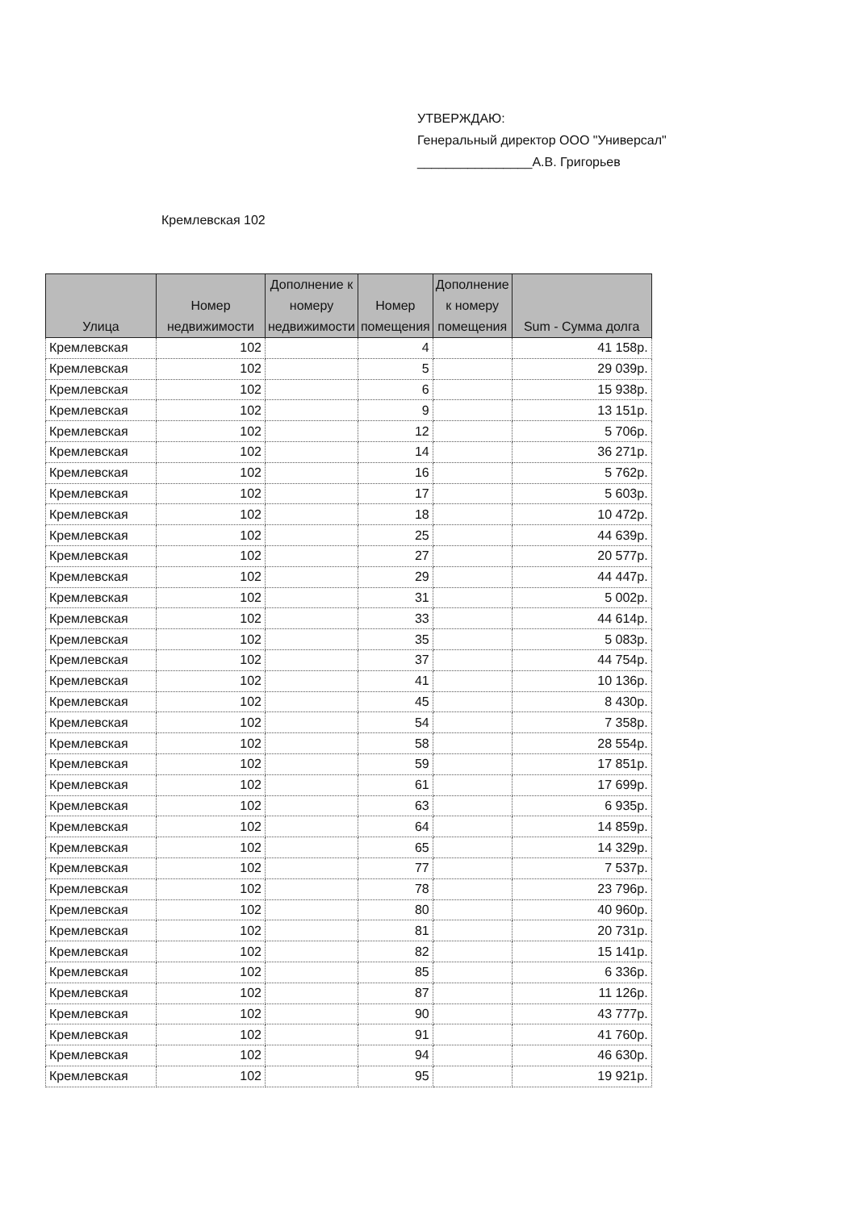УТВЕРЖДАЮ:
Генеральный директор ООО "Универсал"
________________А.В. Григорьев
Кремлевская 102
| Улица | Номер недвижимости | Дополнение к номеру недвижимости | Номер помещения | Дополнение к номеру помещения | Sum - Сумма долга |
| --- | --- | --- | --- | --- | --- |
| Кремлевская | 102 | | 4 | | 41 158р. |
| Кремлевская | 102 | | 5 | | 29 039р. |
| Кремлевская | 102 | | 6 | | 15 938р. |
| Кремлевская | 102 | | 9 | | 13 151р. |
| Кремлевская | 102 | | 12 | | 5 706р. |
| Кремлевская | 102 | | 14 | | 36 271р. |
| Кремлевская | 102 | | 16 | | 5 762р. |
| Кремлевская | 102 | | 17 | | 5 603р. |
| Кремлевская | 102 | | 18 | | 10 472р. |
| Кремлевская | 102 | | 25 | | 44 639р. |
| Кремлевская | 102 | | 27 | | 20 577р. |
| Кремлевская | 102 | | 29 | | 44 447р. |
| Кремлевская | 102 | | 31 | | 5 002р. |
| Кремлевская | 102 | | 33 | | 44 614р. |
| Кремлевская | 102 | | 35 | | 5 083р. |
| Кремлевская | 102 | | 37 | | 44 754р. |
| Кремлевская | 102 | | 41 | | 10 136р. |
| Кремлевская | 102 | | 45 | | 8 430р. |
| Кремлевская | 102 | | 54 | | 7 358р. |
| Кремлевская | 102 | | 58 | | 28 554р. |
| Кремлевская | 102 | | 59 | | 17 851р. |
| Кремлевская | 102 | | 61 | | 17 699р. |
| Кремлевская | 102 | | 63 | | 6 935р. |
| Кремлевская | 102 | | 64 | | 14 859р. |
| Кремлевская | 102 | | 65 | | 14 329р. |
| Кремлевская | 102 | | 77 | | 7 537р. |
| Кремлевская | 102 | | 78 | | 23 796р. |
| Кремлевская | 102 | | 80 | | 40 960р. |
| Кремлевская | 102 | | 81 | | 20 731р. |
| Кремлевская | 102 | | 82 | | 15 141р. |
| Кремлевская | 102 | | 85 | | 6 336р. |
| Кремлевская | 102 | | 87 | | 11 126р. |
| Кремлевская | 102 | | 90 | | 43 777р. |
| Кремлевская | 102 | | 91 | | 41 760р. |
| Кремлевская | 102 | | 94 | | 46 630р. |
| Кремлевская | 102 | | 95 | | 19 921р. |